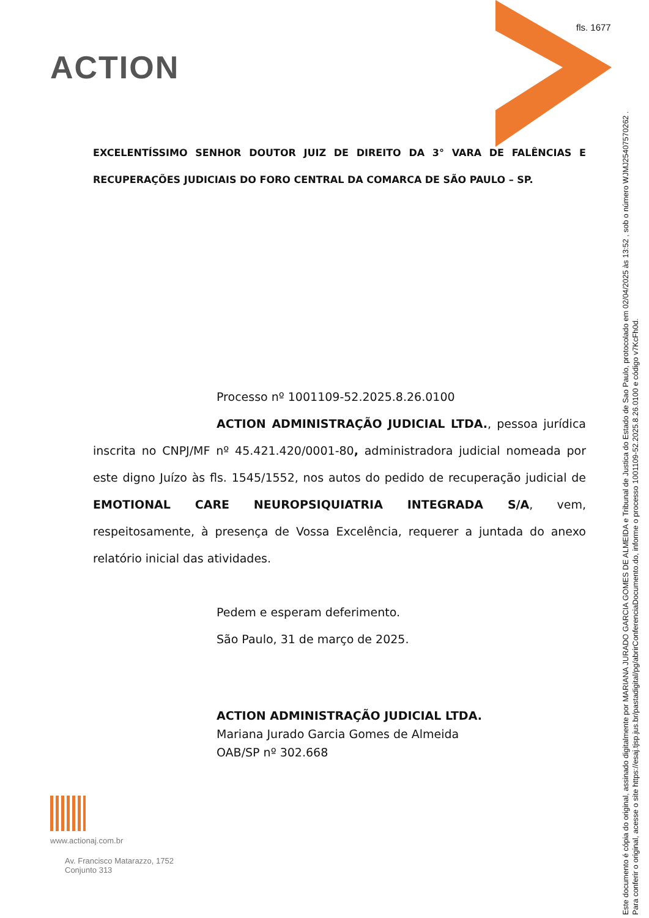fls. 1677
ACTION
EXCELENTÍSSIMO SENHOR DOUTOR JUIZ DE DIREITO DA 3° VARA DE FALÊNCIAS E RECUPERAÇÕES JUDICIAIS DO FORO CENTRAL DA COMARCA DE SÃO PAULO – SP.
Processo nº 1001109-52.2025.8.26.0100
ACTION ADMINISTRAÇÃO JUDICIAL LTDA., pessoa jurídica inscrita no CNPJ/MF nº 45.421.420/0001-80, administradora judicial nomeada por este digno Juízo às fls. 1545/1552, nos autos do pedido de recuperação judicial de EMOTIONAL CARE NEUROPSIQUIATRIA INTEGRADA S/A, vem, respeitosamente, à presença de Vossa Excelência, requerer a juntada do anexo relatório inicial das atividades.
Pedem e esperam deferimento.
São Paulo, 31 de março de 2025.
ACTION ADMINISTRAÇÃO JUDICIAL LTDA.
Mariana Jurado Garcia Gomes de Almeida
OAB/SP nº 302.668
www.actionaj.com.br
Av. Francisco Matarazzo, 1752
Conjunto 313
Este documento é cópia do original, assinado digitalmente por MARIANA JURADO GARCIA GOMES DE ALMEIDA e Tribunal de Justica do Estado de Sao Paulo, protocolado em 02/04/2025 às 13:52 , sob o número WJMJ25407570262 .
Para conferir o original, acesse o site https://esaj.tjsp.jus.br/pastadigital/pg/abrirConferenciaDocumento.do, informe o processo 1001109-52.2025.8.26.0100 e código v7KcFh0d.